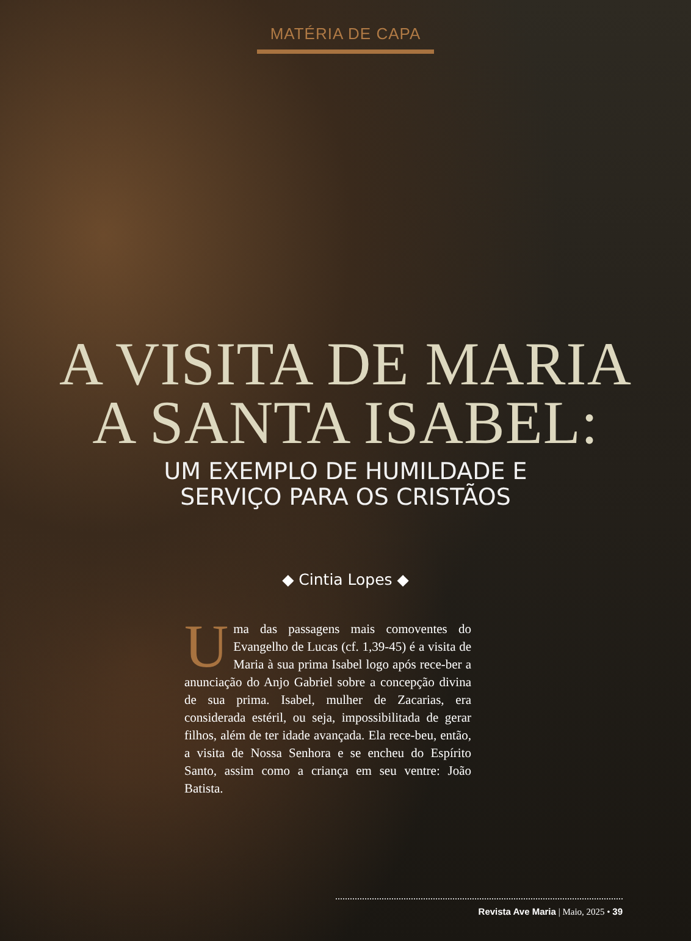MATÉRIA DE CAPA
A VISITA DE MARIA
A SANTA ISABEL:
UM EXEMPLO DE HUMILDADE E
SERVIÇO PARA OS CRISTÃOS
◆ Cintia Lopes ◆
Uma das passagens mais comoventes do Evangelho de Lucas (cf. 1,39-45) é a visita de Maria à sua prima Isabel logo após rece-ber a anunciação do Anjo Gabriel sobre a concepção divina de sua prima. Isabel, mulher de Zacarias, era considerada estéril, ou seja, impossibilitada de gerar filhos, além de ter idade avançada. Ela rece-beu, então, a visita de Nossa Senhora e se encheu do Espírito Santo, assim como a criança em seu ventre: João Batista.
Revista Ave Maria | Maio, 2025 • 39